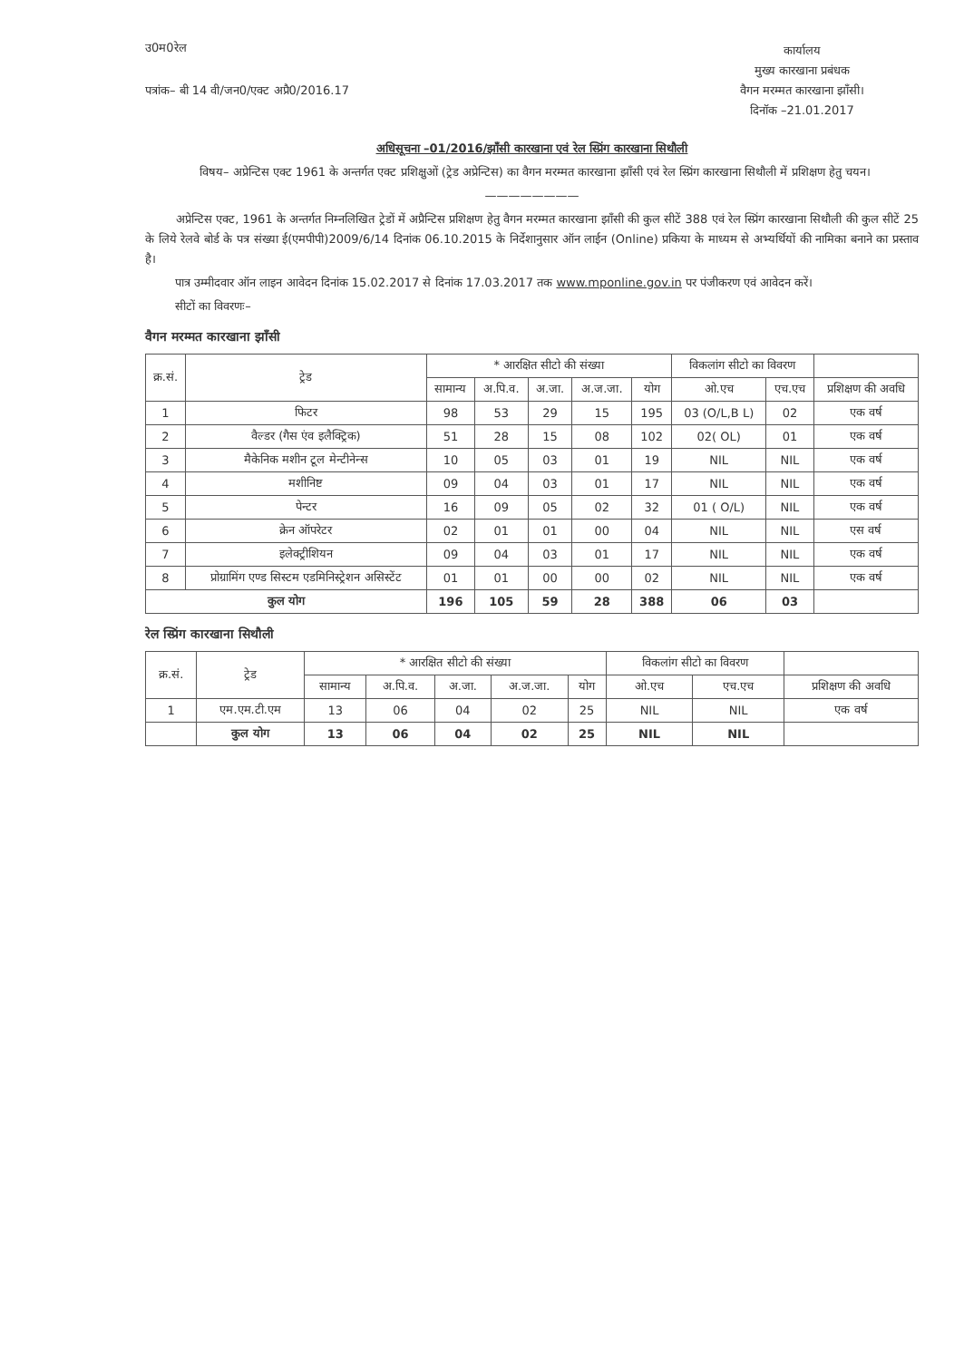उ0म0रेल
पत्रांक– बी 14 वी/जन0/एक्ट अप्रै0/2016.17
कार्यालय
मुख्य कारखाना प्रबंधक
वैगन मरम्मत कारखाना झाँसी।
दिनॉक –21.01.2017
अधिसूचना –01/2016/झॉंसी कारखाना एवं रेल स्प्रिंग कारखाना सिथौली
विषय– अप्रेन्टिस एक्ट 1961 के अन्तर्गत एक्ट प्रशिक्षुओं (ट्रेड अप्रेन्टिस) का वैगन मरम्मत कारखाना झॉंसी एवं रेल स्प्रिंग कारखाना सिथौली में प्रशिक्षण हेतु चयन।
————————
अप्रेन्टिस एक्ट, 1961 के अन्तर्गत निम्नलिखित ट्रेडों में अप्रैन्टिस प्रशिक्षण हेतु वैगन मरम्मत कारखाना झॉंसी की कुल सीटें 388 एवं रेल स्प्रिंग कारखाना सिथौली की कुल सीटें 25 के लिये रेलवे बोर्ड के पत्र संख्या ई(एमपीपी)2009/6/14 दिनांक 06.10.2015 के निर्देशानुसार ऑन लाईन (Online) प्रकिया के माध्यम से अभ्यर्थियों की नामिका बनाने का प्रस्ताव है।
पात्र उम्मीदवार ऑन लाइन आवेदन दिनांक 15.02.2017 से दिनांक 17.03.2017 तक www.mponline.gov.in पर पंजीकरण एवं आवेदन करें।
सीटों का विवरणः–
वैगन मरम्मत कारखाना झॉंसी
| क्र.सं. | ट्रेड | * आरक्षित सीटो की संख्या | | | | | विकलांग सीटो का विवरण | | |
| --- | --- | --- | --- | --- | --- | --- | --- | --- | --- |
| | | सामान्य | अ.पि.व. | अ.जा. | अ.ज.जा. | योग | ओ.एच | एच.एच | प्रशिक्षण की अवधि |
| 1 | फिटर | 98 | 53 | 29 | 15 | 195 | 03 (O/L,B L) | 02 | एक वर्ष |
| 2 | वैल्डर (गैस एंव इलैक्ट्रिक) | 51 | 28 | 15 | 08 | 102 | 02( OL) | 01 | एक वर्ष |
| 3 | मैकेनिक मशीन टूल मेन्टीनेन्स | 10 | 05 | 03 | 01 | 19 | NIL | NIL | एक वर्ष |
| 4 | मशीनिष्ट | 09 | 04 | 03 | 01 | 17 | NIL | NIL | एक वर्ष |
| 5 | पेन्टर | 16 | 09 | 05 | 02 | 32 | 01 ( O/L) | NIL | एक वर्ष |
| 6 | क्रेन ऑपरेटर | 02 | 01 | 01 | 00 | 04 | NIL | NIL | एस वर्ष |
| 7 | इलेक्ट्रीशियन | 09 | 04 | 03 | 01 | 17 | NIL | NIL | एक वर्ष |
| 8 | प्रोग्रामिंग एण्ड सिस्टम एडमिनिस्ट्रेशन असिस्टेंट | 01 | 01 | 00 | 00 | 02 | NIL | NIL | एक वर्ष |
| कुल योग | | 196 | 105 | 59 | 28 | 388 | 06 | 03 | |
रेल स्प्रिंग कारखाना सिथौली
| क्र.सं. | ट्रेड | * आरक्षित सीटो की संख्या | | | | | विकलांग सीटो का विवरण | | |
| --- | --- | --- | --- | --- | --- | --- | --- | --- | --- |
| | | सामान्य | अ.पि.व. | अ.जा. | अ.ज.जा. | योग | ओ.एच | एच.एच | प्रशिक्षण की अवधि |
| 1 | एम.एम.टी.एम | 13 | 06 | 04 | 02 | 25 | NIL | NIL | एक वर्ष |
| | कुल योग | 13 | 06 | 04 | 02 | 25 | NIL | NIL | |